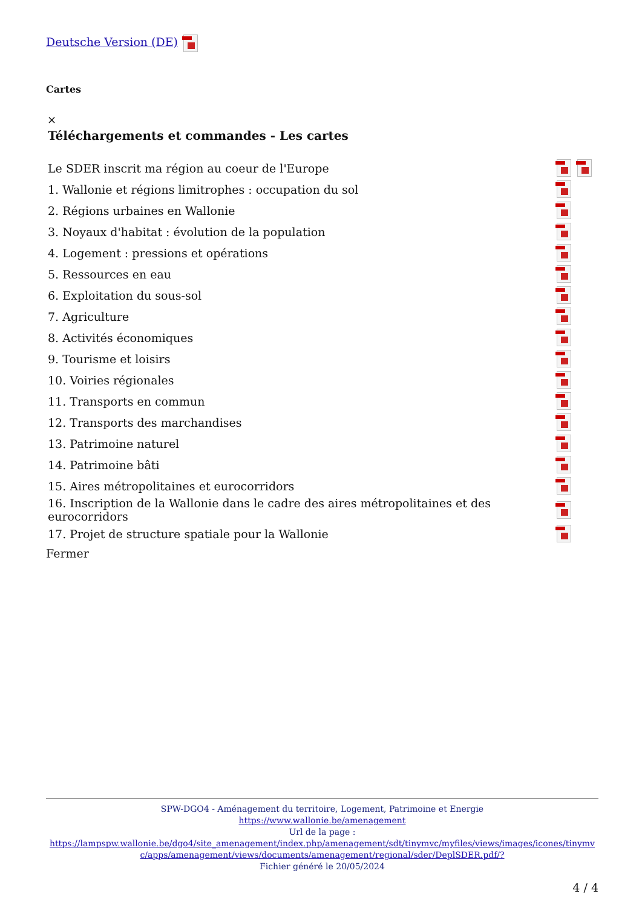Deutsche Version (DE)
Cartes
×
Téléchargements et commandes - Les cartes
| Le SDER inscrit ma région au coeur de l'Europe | |
| 1. Wallonie et régions limitrophes : occupation du sol | |
| 2. Régions urbaines en Wallonie | |
| 3. Noyaux d'habitat : évolution de la population | |
| 4. Logement : pressions et opérations | |
| 5. Ressources en eau | |
| 6. Exploitation du sous-sol | |
| 7. Agriculture | |
| 8. Activités économiques | |
| 9. Tourisme et loisirs | |
| 10. Voiries régionales | |
| 11. Transports en commun | |
| 12. Transports des marchandises | |
| 13. Patrimoine naturel | |
| 14. Patrimoine bâti | |
| 15. Aires métropolitaines et eurocorridors | |
| 16. Inscription de la Wallonie dans le cadre des aires métropolitaines et des eurocorridors | |
| 17. Projet de structure spatiale pour la Wallonie | |
Fermer
SPW-DGO4 - Aménagement du territoire, Logement, Patrimoine et Energie
https://www.wallonie.be/amenagement
Url de la page :
https://lampspw.wallonie.be/dgo4/site_amenagement/index.php/amenagement/sdt/tinymvc/myfiles/views/images/icones/tinymvc/apps/amenagement/views/documents/amenagement/regional/sder/DeplSDER.pdf/?
Fichier généré le 20/05/2024
4 / 4